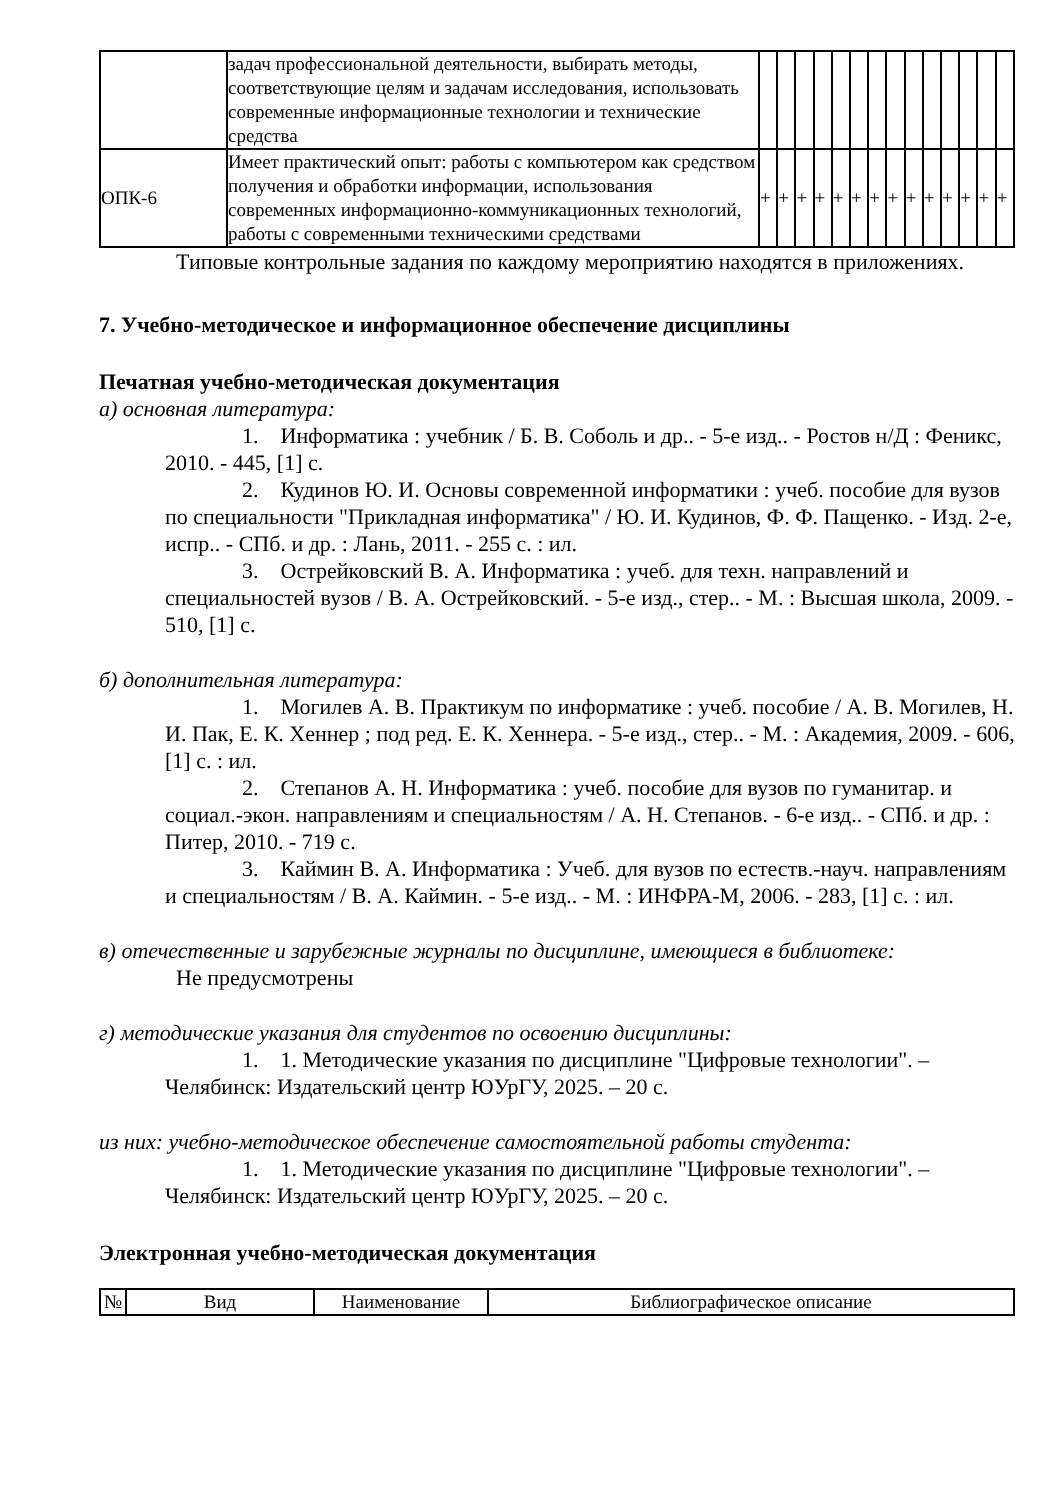| | задач профессиональной деятельности, выбирать методы, соответствующие целям и задачам исследования, использовать современные информационные технологии и технические средства | | | | | | | | | | | | | | |
| ОПК-6 | Имеет практический опыт: работы с компьютером как средством получения и обработки информации, использования современных информационно-коммуникационных технологий, работы с современными техническими средствами | + | + | + | + | + | + | + | + | + | + | + | + | + | + |
Типовые контрольные задания по каждому мероприятию находятся в приложениях.
7. Учебно-методическое и информационное обеспечение дисциплины
Печатная учебно-методическая документация
а) основная литература:
1. Информатика : учебник / Б. В. Соболь и др.. - 5-е изд.. - Ростов н/Д : Феникс, 2010. - 445, [1] с.
2. Кудинов Ю. И. Основы современной информатики : учеб. пособие для вузов по специальности "Прикладная информатика" / Ю. И. Кудинов, Ф. Ф. Пащенко. - Изд. 2-е, испр.. - СПб. и др. : Лань, 2011. - 255 с. : ил.
3. Острейковский В. А. Информатика : учеб. для техн. направлений и специальностей вузов / В. А. Острейковский. - 5-е изд., стер.. - М. : Высшая школа, 2009. - 510, [1] с.
б) дополнительная литература:
1. Могилев А. В. Практикум по информатике : учеб. пособие / А. В. Могилев, Н. И. Пак, Е. К. Хеннер ; под ред. Е. К. Хеннера. - 5-е изд., стер.. - М. : Академия, 2009. - 606, [1] с. : ил.
2. Степанов А. Н. Информатика : учеб. пособие для вузов по гуманитар. и социал.-экон. направлениям и специальностям / А. Н. Степанов. - 6-е изд.. - СПб. и др. : Питер, 2010. - 719 с.
3. Каймин В. А. Информатика : Учеб. для вузов по естеств.-науч. направлениям и специальностям / В. А. Каймин. - 5-е изд.. - М. : ИНФРА-М, 2006. - 283, [1] с. : ил.
в) отечественные и зарубежные журналы по дисциплине, имеющиеся в библиотеке:
Не предусмотрены
г) методические указания для студентов по освоению дисциплины:
1. 1. Методические указания по дисциплине "Цифровые технологии". – Челябинск: Издательский центр ЮУрГУ, 2025. – 20 с.
из них: учебно-методическое обеспечение самостоятельной работы студента:
1. 1. Методические указания по дисциплине "Цифровые технологии". – Челябинск: Издательский центр ЮУрГУ, 2025. – 20 с.
Электронная учебно-методическая документация
| № | Вид | Наименование | Библиографическое описание |
| --- | --- | --- | --- |